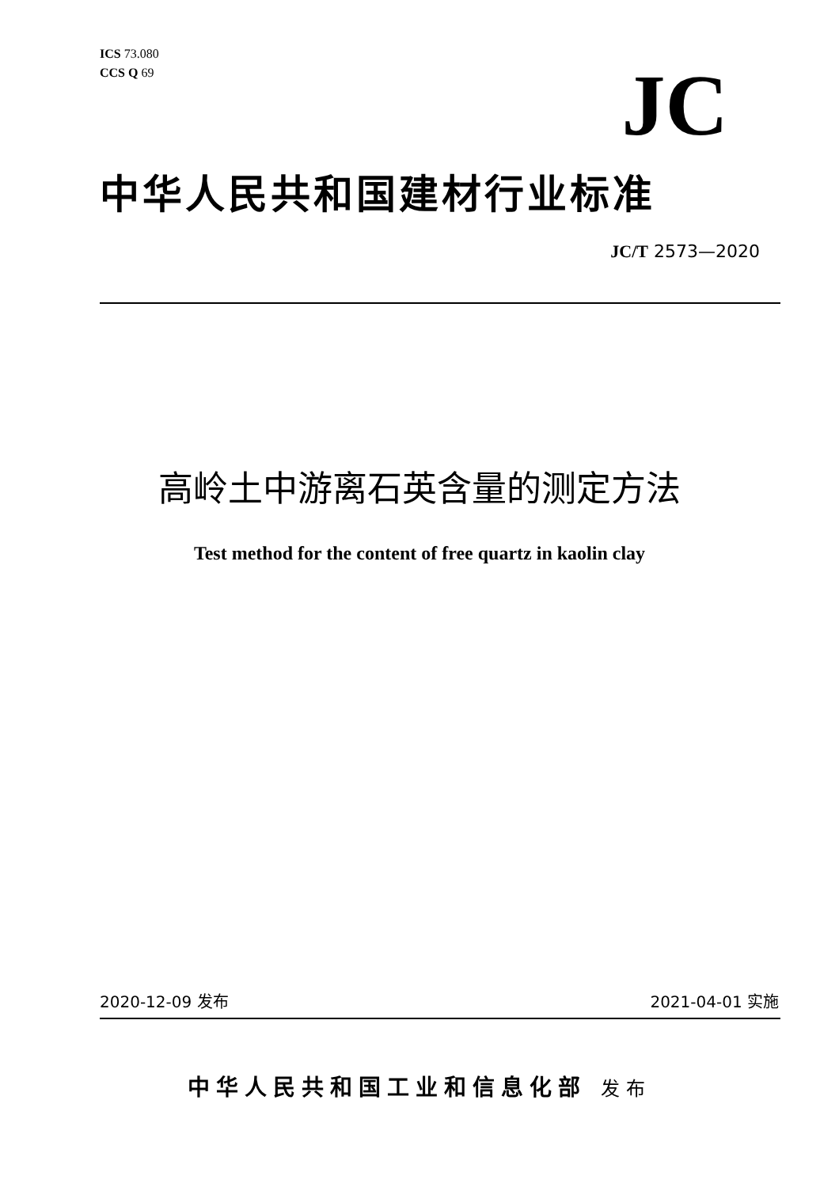ICS 73.080
CCS Q 69
JC
中华人民共和国建材行业标准
JC/T 2573—2020
高岭土中游离石英含量的测定方法
Test method for the content of free quartz in kaolin clay
2020-12-09 发布 2021-04-01 实施
中华人民共和国工业和信息化部 发布